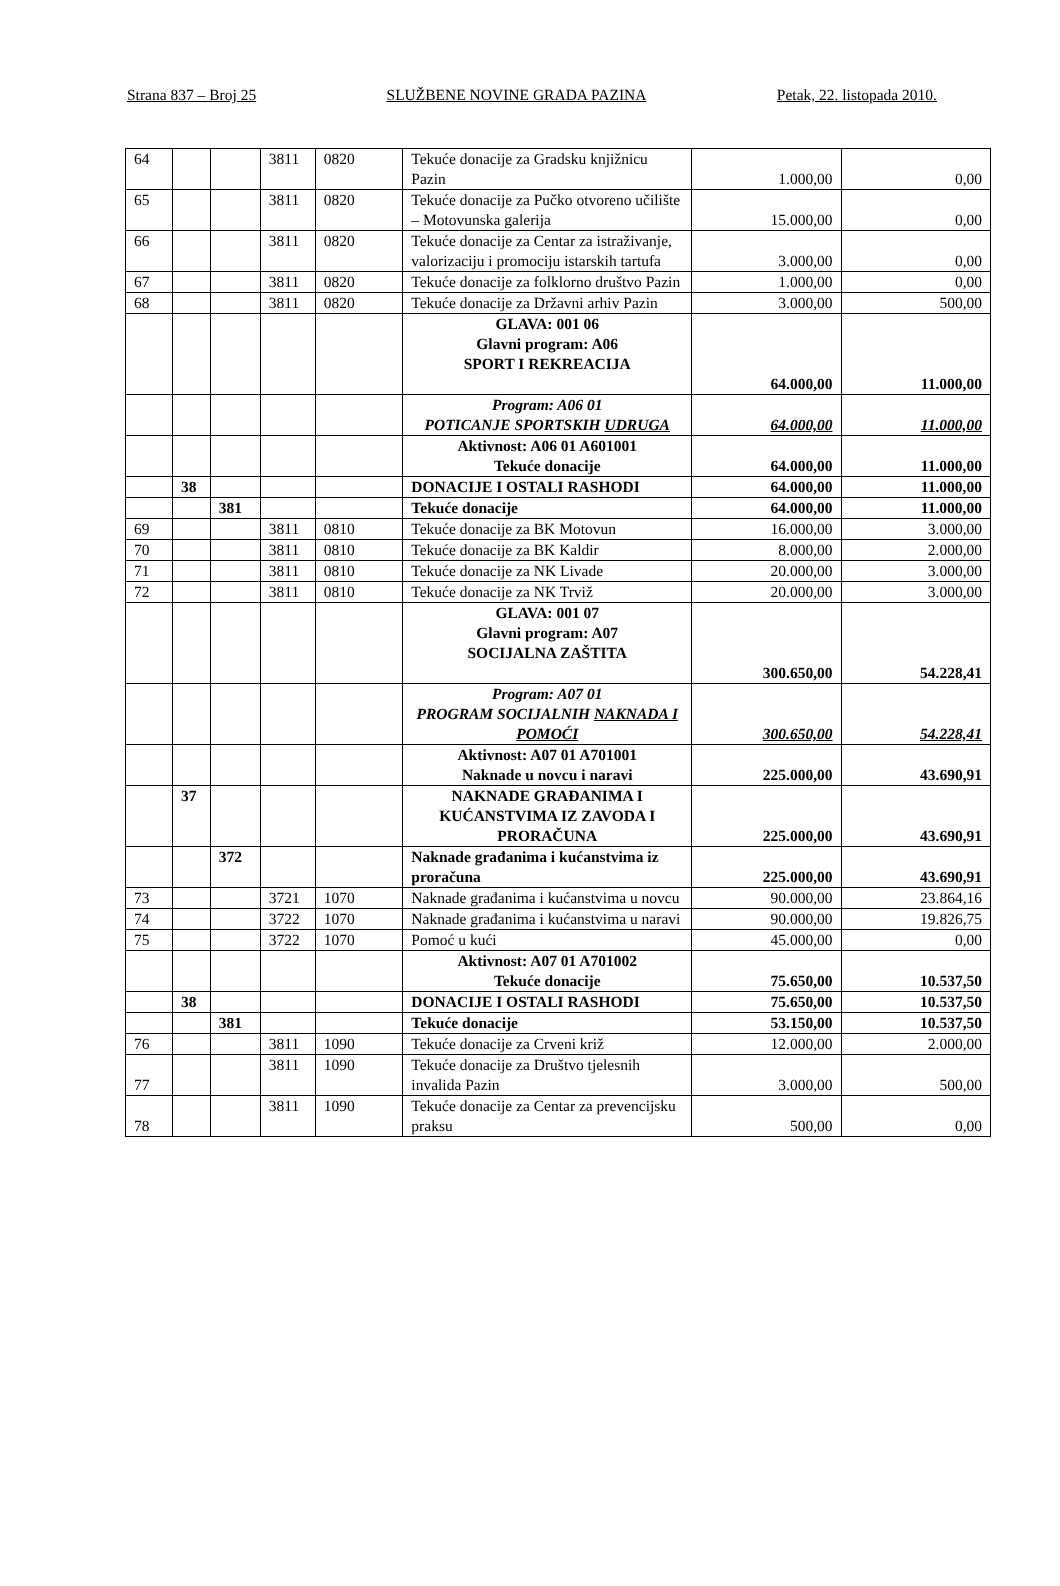Strana 837 – Broj 25 SLUŽBENE NOVINE GRADA PAZINA Petak, 22. listopada 2010.
| 64 | | | 3811 | 0820 | Tekuće donacije za Gradsku knjižnicu Pazin | 1.000,00 | 0,00 |
| 65 | | | 3811 | 0820 | Tekuće donacije za Pučko otvoreno učilište – Motovunska galerija | 15.000,00 | 0,00 |
| 66 | | | 3811 | 0820 | Tekuće donacije za Centar za istraživanje, valorizaciju i promociju istarskih tartufa | 3.000,00 | 0,00 |
| 67 | | | 3811 | 0820 | Tekuće donacije za folklorno društvo Pazin | 1.000,00 | 0,00 |
| 68 | | | 3811 | 0820 | Tekuće donacije za Državni arhiv Pazin | 3.000,00 | 500,00 |
| | | | | | GLAVA: 001 06 Glavni program: A06 SPORT I REKREACIJA | 64.000,00 | 11.000,00 |
| | | | | | Program: A06 01 POTICANJE SPORTSKIH UDRUGA | 64.000,00 | 11.000,00 |
| | | | | | Aktivnost: A06 01 A601001 Tekuće donacije | 64.000,00 | 11.000,00 |
| | 38 | | | | DONACIJE I OSTALI RASHODI | 64.000,00 | 11.000,00 |
| | | 381 | | | Tekuće donacije | 64.000,00 | 11.000,00 |
| 69 | | | 3811 | 0810 | Tekuće donacije za BK Motovun | 16.000,00 | 3.000,00 |
| 70 | | | 3811 | 0810 | Tekuće donacije za BK Kaldir | 8.000,00 | 2.000,00 |
| 71 | | | 3811 | 0810 | Tekuće donacije za NK Livade | 20.000,00 | 3.000,00 |
| 72 | | | 3811 | 0810 | Tekuće donacije za NK Trviž | 20.000,00 | 3.000,00 |
| | | | | | GLAVA: 001 07 Glavni program: A07 SOCIJALNA ZAŠTITA | 300.650,00 | 54.228,41 |
| | | | | | Program: A07 01 PROGRAM SOCIJALNIH NAKNADA I POMOĆI | 300.650,00 | 54.228,41 |
| | | | | | Aktivnost: A07 01 A701001 Naknade u novcu i naravi | 225.000,00 | 43.690,91 |
| | 37 | | | | NAKNADE GRAĐANIMA I KUĆANSTVIMA IZ ZAVODA I PRORAČUNA | 225.000,00 | 43.690,91 |
| | | 372 | | | Naknade građanima i kućanstvima iz proračuna | 225.000,00 | 43.690,91 |
| 73 | | | 3721 | 1070 | Naknade građanima i kućanstvima u novcu | 90.000,00 | 23.864,16 |
| 74 | | | 3722 | 1070 | Naknade građanima i kućanstvima u naravi | 90.000,00 | 19.826,75 |
| 75 | | | 3722 | 1070 | Pomoć u kući | 45.000,00 | 0,00 |
| | | | | | Aktivnost: A07 01 A701002 Tekuće donacije | 75.650,00 | 10.537,50 |
| | 38 | | | | DONACIJE I OSTALI RASHODI | 75.650,00 | 10.537,50 |
| | | 381 | | | Tekuće donacije | 53.150,00 | 10.537,50 |
| 76 | | | 3811 | 1090 | Tekuće donacije za Crveni križ | 12.000,00 | 2.000,00 |
| 77 | | | 3811 | 1090 | Tekuće donacije za Društvo tjelesnih invalida Pazin | 3.000,00 | 500,00 |
| 78 | | | 3811 | 1090 | Tekuće donacije za Centar za prevencijsku praksu | 500,00 | 0,00 |